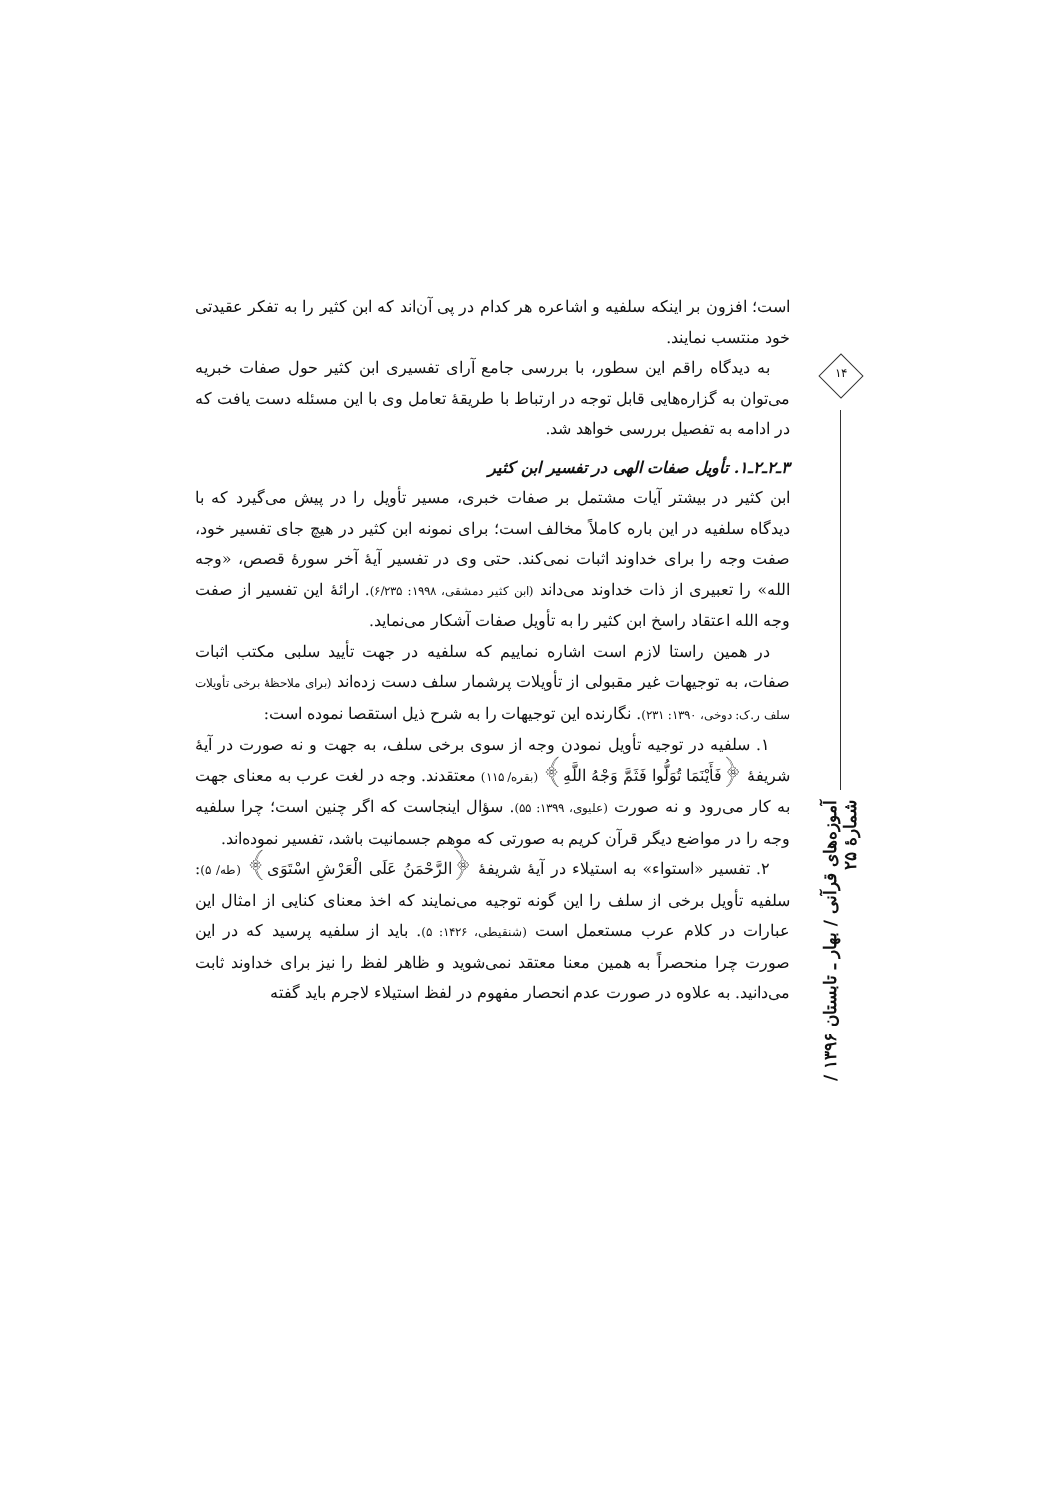است؛ افزون بر اینکه سلفیه و اشاعره هر کدام در پی آن‌اند که ابن کثیر را به تفکر عقیدتی خود منتسب نمایند.
به دیدگاه راقم این سطور، با بررسی جامع آرای تفسیری ابن کثیر حول صفات خبریه می‌توان به گزاره‌هایی قابل توجه در ارتباط با طریقهٔ تعامل وی با این مسئله دست یافت که در ادامه به تفصیل بررسی خواهد شد.
۳ـ۲ـ۲ـ۱. تأویل صفات الهی در تفسیر ابن کثیر
ابن کثیر در بیشتر آیات مشتمل بر صفات خبری، مسیر تأویل را در پیش می‌گیرد که با دیدگاه سلفیه در این باره کاملاً مخالف است؛ برای نمونه ابن کثیر در هیچ جای تفسیر خود، صفت وجه را برای خداوند اثبات نمی‌کند. حتی وی در تفسیر آیهٔ آخر سورهٔ قصص، «وجه الله» را تعبیری از ذات خداوند می‌داند (ابن کثیر دمشقی، ۱۹۹۸: ۶/۲۳۵). ارائهٔ این تفسیر از صفت وجه الله اعتقاد راسخ ابن کثیر را به تأویل صفات آشکار می‌نماید.
در همین راستا لازم است اشاره نماییم که سلفیه در جهت تأیید سلبی مکتب اثبات صفات، به توجیهات غیر مقبولی از تأویلات پرشمار سلف دست زده‌اند (برای ملاحظهٔ برخی تأویلات سلف ر.ک: دوخی، ۱۳۹۰: ۲۳۱). نگارنده این توجیهات را به شرح ذیل استقصا نموده است:
۱. سلفیه در توجیه تأویل نمودن وجه از سوی برخی سلف، به جهت و نه صورت در آیهٔ شریفهٔ ﴿فَأَيْنَمَا تُوَلُّوا فَثَمَّ وَجْهُ اللَّهِ﴾ (بقره/ ۱۱۵) معتقدند. وجه در لغت عرب به معنای جهت به کار می‌رود و نه صورت (علیوی، ۱۳۹۹: ۵۵). سؤال اینجاست که اگر چنین است؛ چرا سلفیه وجه را در مواضع دیگر قرآن کریم به صورتی که موهم جسمانیت باشد، تفسیر نموده‌اند.
۲. تفسیر «استواء» به استیلاء در آیهٔ شریفهٔ ﴿الرَّحْمَنُ عَلَى الْعَرْشِ اسْتَوَى﴾ (طه/ ۵): سلفیه تأویل برخی از سلف را این گونه توجیه می‌نمایند که اخذ معنای کنایی از امثال این عبارات در کلام عرب مستعمل است (شنقیطی، ۱۴۲۶: ۵). باید از سلفیه پرسید که در این صورت چرا منحصراً به همین معنا معتقد نمی‌شوید و ظاهر لفظ را نیز برای خداوند ثابت می‌دانید. به علاوه در صورت عدم انحصار مفهوم در لفظ استیلاء لاجرم باید گفته
۱۴
آموزه‌های قرآنی / بهار ـ تابستان ۱۳۹۶ / شمارهٔ ۲۵